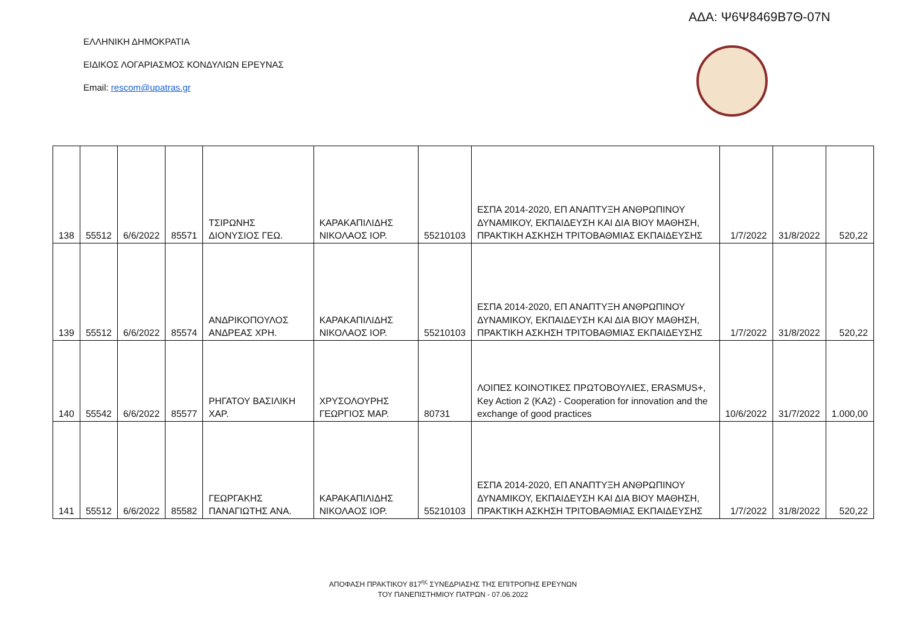ΑΔΑ: Ψ6Ψ8469Β7Θ-07Ν
ΕΛΛΗΝΙΚΗ ΔΗΜΟΚΡΑΤΙΑ
ΕΙΔΙΚΟΣ ΛΟΓΑΡΙΑΣΜΟΣ ΚΟΝΔΥΛΙΩΝ ΕΡΕΥΝΑΣ
Email: rescom@upatras.gr
| 138 | 55512 | 6/6/2022 | 85571 | ΤΣΙΡΩΝΗΣ ΔΙΟΝΥΣΙΟΣ ΓΕΩ. | ΚΑΡΑΚΑΠΙΛΙΔΗΣ ΝΙΚΟΛΑΟΣ ΙΟΡ. | 55210103 | ΕΣΠΑ 2014-2020, ΕΠ ΑΝΑΠΤΥΞΗ ΑΝΘΡΩΠΙΝΟΥ ΔΥΝΑΜΙΚΟΥ, ΕΚΠΑΙΔΕΥΣΗ ΚΑΙ ΔΙΑ ΒΙΟΥ ΜΑΘΗΣΗ, ΠΡΑΚΤΙΚΗ ΑΣΚΗΣΗ ΤΡΙΤΟΒΑΘΜΙΑΣ ΕΚΠΑΙΔΕΥΣΗΣ | 1/7/2022 | 31/8/2022 | 520,22 |
| 139 | 55512 | 6/6/2022 | 85574 | ΑΝΔΡΙΚΟΠΟΥΛΟΣ ΑΝΔΡΕΑΣ ΧΡΗ. | ΚΑΡΑΚΑΠΙΛΙΔΗΣ ΝΙΚΟΛΑΟΣ ΙΟΡ. | 55210103 | ΕΣΠΑ 2014-2020, ΕΠ ΑΝΑΠΤΥΞΗ ΑΝΘΡΩΠΙΝΟΥ ΔΥΝΑΜΙΚΟΥ, ΕΚΠΑΙΔΕΥΣΗ ΚΑΙ ΔΙΑ ΒΙΟΥ ΜΑΘΗΣΗ, ΠΡΑΚΤΙΚΗ ΑΣΚΗΣΗ ΤΡΙΤΟΒΑΘΜΙΑΣ ΕΚΠΑΙΔΕΥΣΗΣ | 1/7/2022 | 31/8/2022 | 520,22 |
| 140 | 55542 | 6/6/2022 | 85577 | ΡΗΓΑΤΟΥ ΒΑΣΙΛΙΚΗ ΧΑΡ. | ΧΡΥΣΟΛΟΥΡΗΣ ΓΕΩΡΓΙΟΣ ΜΑΡ. | 80731 | ΛΟΙΠΕΣ ΚΟΙΝΟΤΙΚΕΣ ΠΡΩΤΟΒΟΥΛΙΕΣ, ERASMUS+, Key Action 2 (KA2) - Cooperation for innovation and the exchange of good practices | 10/6/2022 | 31/7/2022 | 1.000,00 |
| 141 | 55512 | 6/6/2022 | 85582 | ΓΕΩΡΓΑΚΗΣ ΠΑΝΑΓΙΩΤΗΣ ΑΝΑ. | ΚΑΡΑΚΑΠΙΛΙΔΗΣ ΝΙΚΟΛΑΟΣ ΙΟΡ. | 55210103 | ΕΣΠΑ 2014-2020, ΕΠ ΑΝΑΠΤΥΞΗ ΑΝΘΡΩΠΙΝΟΥ ΔΥΝΑΜΙΚΟΥ, ΕΚΠΑΙΔΕΥΣΗ ΚΑΙ ΔΙΑ ΒΙΟΥ ΜΑΘΗΣΗ, ΠΡΑΚΤΙΚΗ ΑΣΚΗΣΗ ΤΡΙΤΟΒΑΘΜΙΑΣ ΕΚΠΑΙΔΕΥΣΗΣ | 1/7/2022 | 31/8/2022 | 520,22 |
ΑΠΟΦΑΣΗ ΠΡΑΚΤΙΚΟΥ 817<sup>ης</sup> ΣΥΝΕΔΡΙΑΣΗΣ ΤΗΣ ΕΠΙΤΡΟΠΗΣ ΕΡΕΥΝΩΝ
ΤΟΥ ΠΑΝΕΠΙΣΤΗΜΙΟΥ ΠΑΤΡΩΝ - 07.06.2022